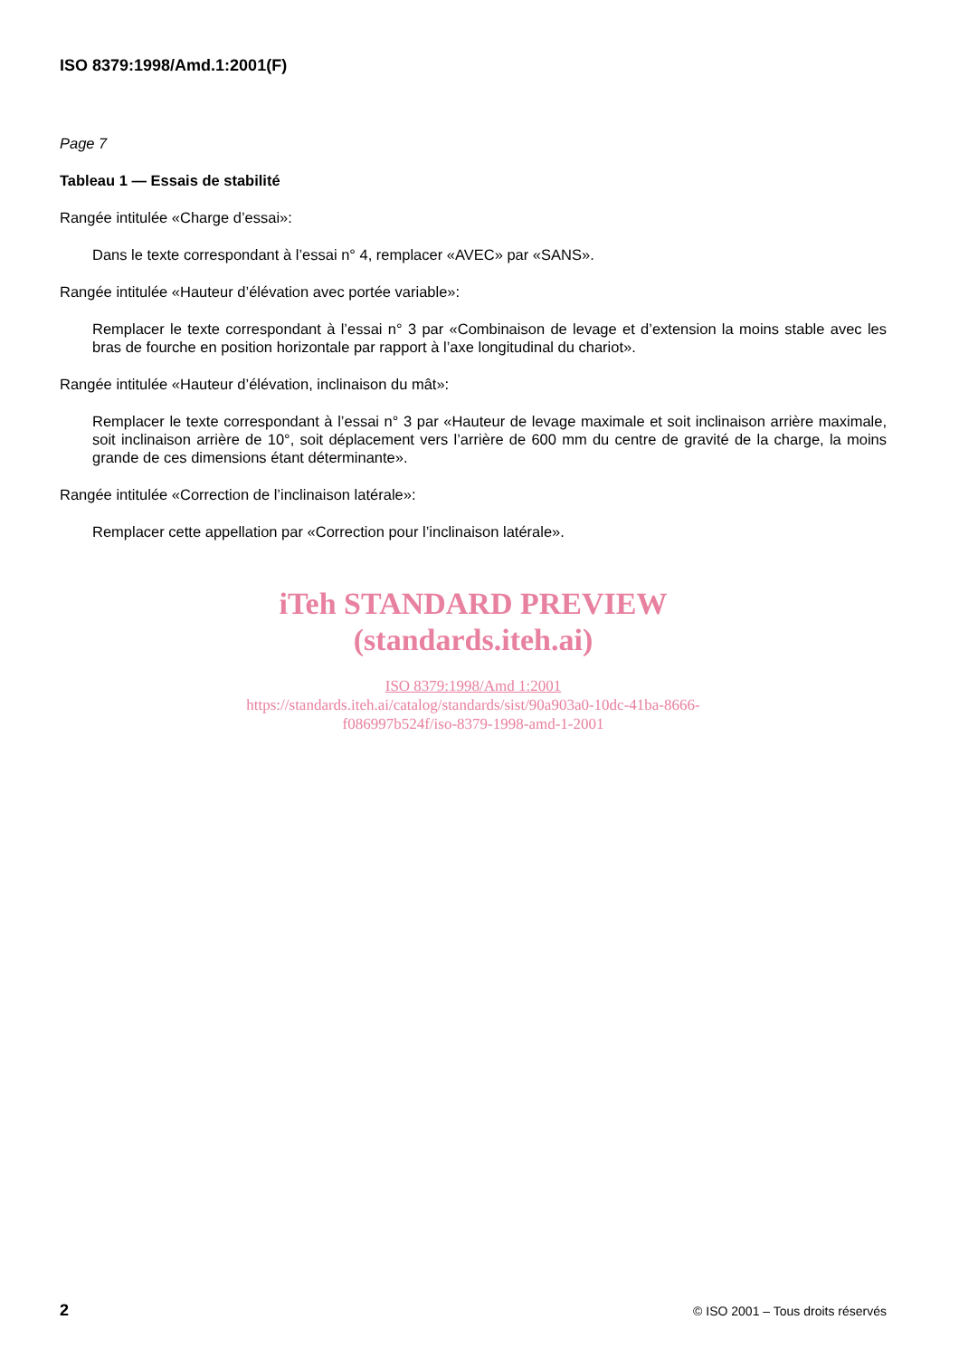ISO 8379:1998/Amd.1:2001(F)
Page 7
Tableau 1 — Essais de stabilité
Rangée intitulée «Charge d’essai»:
Dans le texte correspondant à l’essai n° 4, remplacer «AVEC» par «SANS».
Rangée intitulée «Hauteur d’élévation avec portée variable»:
Remplacer le texte correspondant à l’essai n° 3 par «Combinaison de levage et d’extension la moins stable avec les bras de fourche en position horizontale par rapport à l’axe longitudinal du chariot».
Rangée intitulée «Hauteur d’élévation, inclinaison du mât»:
Remplacer le texte correspondant à l’essai n° 3 par «Hauteur de levage maximale et soit inclinaison arrière maximale, soit inclinaison arrière de 10°, soit déplacement vers l’arrière de 600 mm du centre de gravité de la charge, la moins grande de ces dimensions étant déterminante».
Rangée intitulée «Correction de l’inclinaison latérale»:
Remplacer cette appellation par «Correction pour l’inclinaison latérale».
iTeh STANDARD PREVIEW
(standards.iteh.ai)
ISO 8379:1998/Amd 1:2001
https://standards.iteh.ai/catalog/standards/sist/90a903a0-10dc-41ba-8666-
f086997b524f/iso-8379-1998-amd-1-2001
2 © ISO 2001 – Tous droits réservés